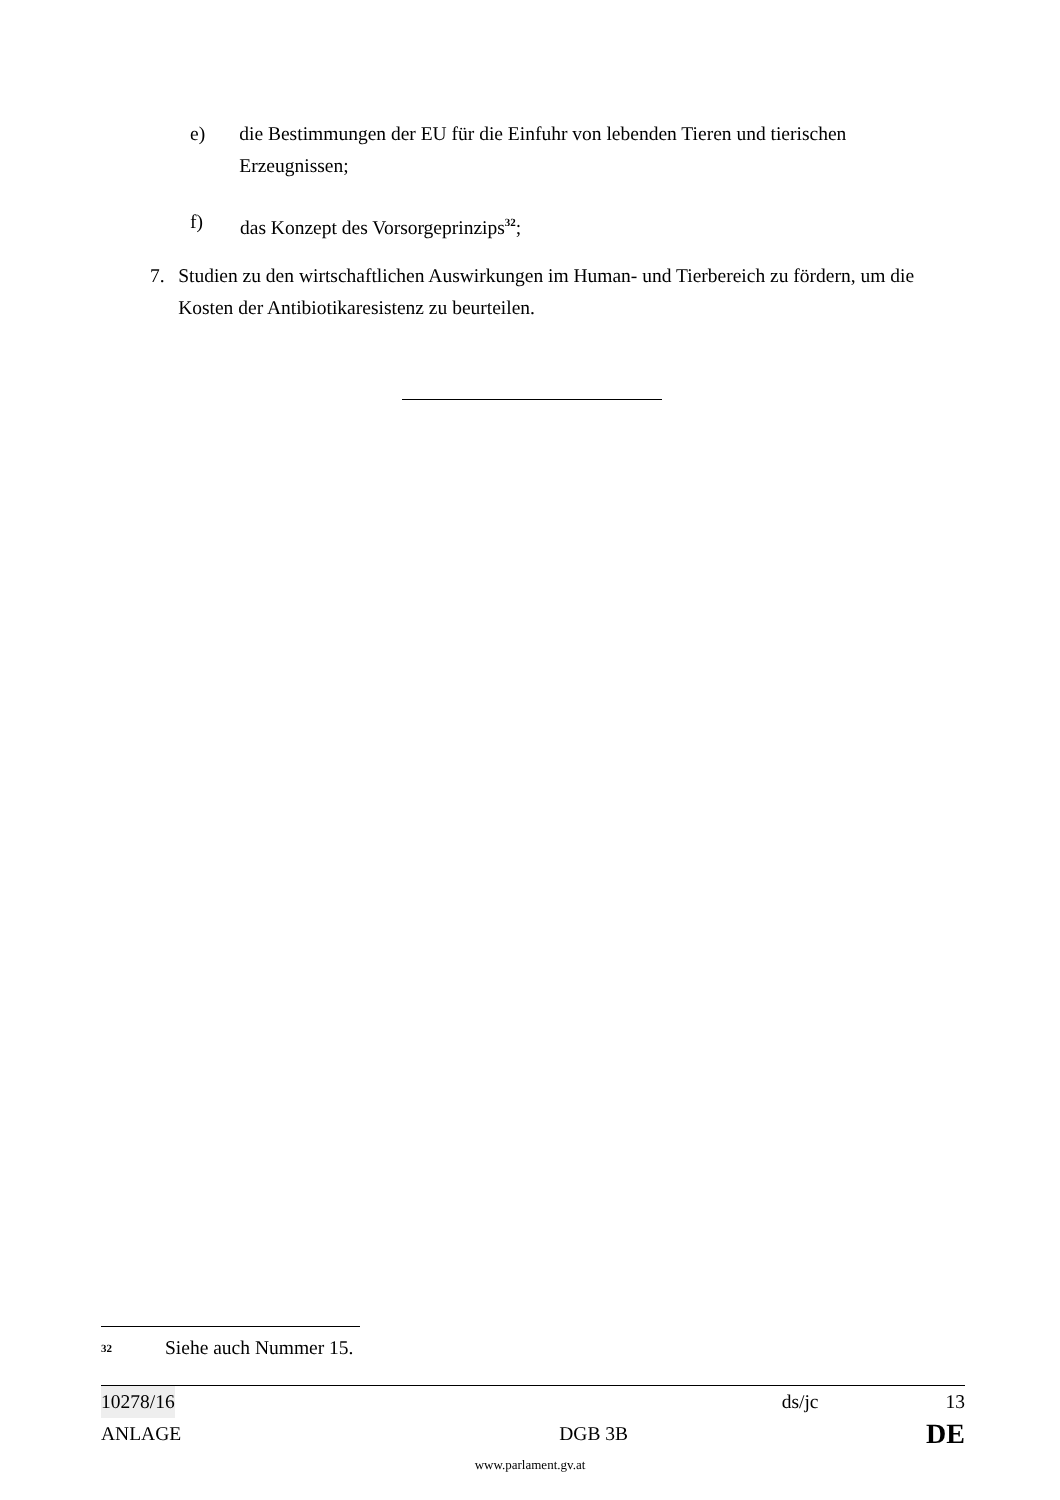e) die Bestimmungen der EU für die Einfuhr von lebenden Tieren und tierischen Erzeugnissen;
f) das Konzept des Vorsorgeprinzips<sup>32</sup>;
7. Studien zu den wirtschaftlichen Auswirkungen im Human- und Tierbereich zu fördern, um die Kosten der Antibiotikaresistenz zu beurteilen.
<sup>32</sup> Siehe auch Nummer 15.
10278/16 ds/jc 13
ANLAGE DGB 3B DE
www.parlament.gv.at